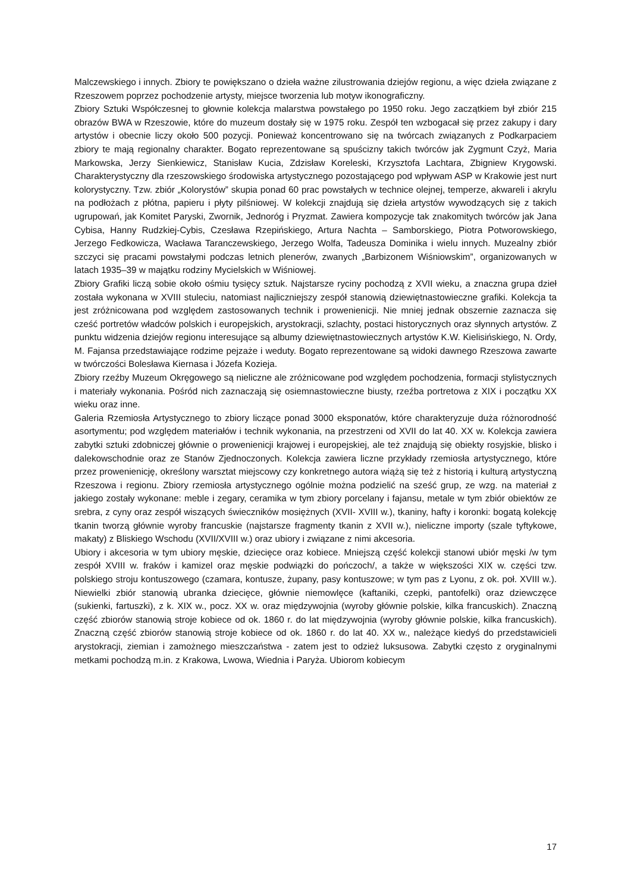Malczewskiego i innych. Zbiory te powiększano o dzieła ważne zilustrowania dziejów regionu, a więc dzieła związane z Rzeszowem poprzez pochodzenie artysty, miejsce tworzenia lub motyw ikonograficzny.
Zbiory Sztuki Współczesnej to głownie kolekcja malarstwa powstałego po 1950 roku. Jego zaczątkiem był zbiór 215 obrazów BWA w Rzeszowie, które do muzeum dostały się w 1975 roku. Zespół ten wzbogacał się przez zakupy i dary artystów i obecnie liczy około 500 pozycji. Ponieważ koncentrowano się na twórcach związanych z Podkarpaciem zbiory te mają regionalny charakter. Bogato reprezentowane są spuścizny takich twórców jak Zygmunt Czyż, Maria Markowska, Jerzy Sienkiewicz, Stanisław Kucia, Zdzisław Koreleski, Krzysztofa Lachtara, Zbigniew Krygowski. Charakterystyczny dla rzeszowskiego środowiska artystycznego pozostającego pod wpływam ASP w Krakowie jest nurt kolorystyczny. Tzw. zbiór „Kolorystów” skupia ponad 60 prac powstałych w technice olejnej, temperze, akwareli i akrylu na podłożach z płótna, papieru i płyty pilśniowej. W kolekcji znajdują się dzieła artystów wywodzących się z takich ugrupowań, jak Komitet Paryski, Zwornik, Jednoróg i Pryzmat. Zawiera kompozycje tak znakomitych twórców jak Jana Cybisa, Hanny Rudzkiej-Cybis, Czesława Rzepińskiego, Artura Nachta – Samborskiego, Piotra Potworowskiego, Jerzego Fedkowicza, Wacława Taranczewskiego, Jerzego Wolfa, Tadeusza Dominika i wielu innych. Muzealny zbiór szczyci się pracami powstałymi podczas letnich plenerów, zwanych „Barbizonem Wiśniowskim”, organizowanych w latach 1935–39 w majątku rodziny Mycielskich w Wiśniowej.
Zbiory Grafiki liczą sobie około ośmiu tysięcy sztuk. Najstarsze ryciny pochodzą z XVII wieku, a znaczna grupa dzieł została wykonana w XVIII stuleciu, natomiast najliczniejszy zespół stanowią dziewiętnastowieczne grafiki. Kolekcja ta jest zróżnicowana pod względem zastosowanych technik i prowenienicji. Nie mniej jednak obszernie zaznacza się cześć portretów władców polskich i europejskich, arystokracji, szlachty, postaci historycznych oraz słynnych artystów. Z punktu widzenia dziejów regionu interesujące są albumy dziewiętnastowiecznych artystów K.W. Kielisińskiego, N. Ordy, M. Fajansa przedstawiające rodzime pejzaże i weduty. Bogato reprezentowane są widoki dawnego Rzeszowa zawarte w twórczości Bolesława Kiernasa i Józefa Koziejа.
Zbiory rzeźby Muzeum Okręgowego są nieliczne ale zróżnicowane pod względem pochodzenia, formacji stylistycznych i materiały wykonania. Pośród nich zaznaczają się osiemnastowieczne biusty, rzeźba portretowa z XIX i początku XX wieku oraz inne.
Galeria Rzemiosła Artystycznego to zbiory liczące ponad 3000 eksponatów, które charakteryzuje duża różnorodność asortymentu; pod względem materiałów i technik wykonania, na przestrzeni od XVII do lat 40. XX w. Kolekcja zawiera zabytki sztuki zdobniczej głównie o prowenienicji krajowej i europejskiej, ale też znajdują się obiekty rosyjskie, blisko i dalekowschodnie oraz ze Stanów Zjednoczonych. Kolekcja zawiera liczne przykłady rzemiosła artystycznego, które przez prowenienicję, określony warsztat miejscowy czy konkretnego autora wiążą się też z historią i kulturą artystyczną Rzeszowa i regionu. Zbiory rzemiosła artystycznego ogólnie można podzielić na sześć grup, ze wzg. na materiał z jakiego zostały wykonane: meble i zegary, ceramika w tym zbiory porcelany i fajansu, metale w tym zbiór obiektów ze srebra, z cyny oraz zespół wiszących świeczników mosiężnych (XVII- XVIII w.), tkaniny, hafty i koronki: bogatą kolekcję tkanin tworzą głównie wyroby francuskie (najstarsze fragmenty tkanin z XVII w.), nieliczne importy (szale tyftykowe, makaty) z Bliskiego Wschodu (XVII/XVIII w.) oraz ubiory i związane z nimi akcesoria.
Ubiory i akcesoria w tym ubiory męskie, dziecięce oraz kobiece. Mniejszą część kolekcji stanowi ubiór męski /w tym zespół XVIII w. fraków i kamizel oraz męskie podwiązki do pończoch/, a także w większości XIX w. części tzw. polskiego stroju kontuszowego (czamara, kontusze, żupany, pasy kontuszowe; w tym pas z Lyonu, z ok. poł. XVIII w.). Niewielki zbiór stanowią ubranka dziecięce, głównie niemowlęce (kaftaniki, czepki, pantofelki) oraz dziewczęce (sukienki, fartuszki), z k. XIX w., pocz. XX w. oraz międzywojnia (wyroby głównie polskie, kilka francuskich). Znaczną część zbiorów stanowią stroje kobiece od ok. 1860 r. do lat międzywojnia (wyroby głównie polskie, kilka francuskich). Znaczną część zbiorów stanowią stroje kobiece od ok. 1860 r. do lat 40. XX w., należące kiedyś do przedstawicieli arystokracji, ziemian i zamożnego mieszczaństwa - zatem jest to odzież luksusowa. Zabytki często z oryginalnymi metkami pochodzą m.in. z Krakowa, Lwowa, Wiednia i Paryża. Ubiorom kobiecym
17